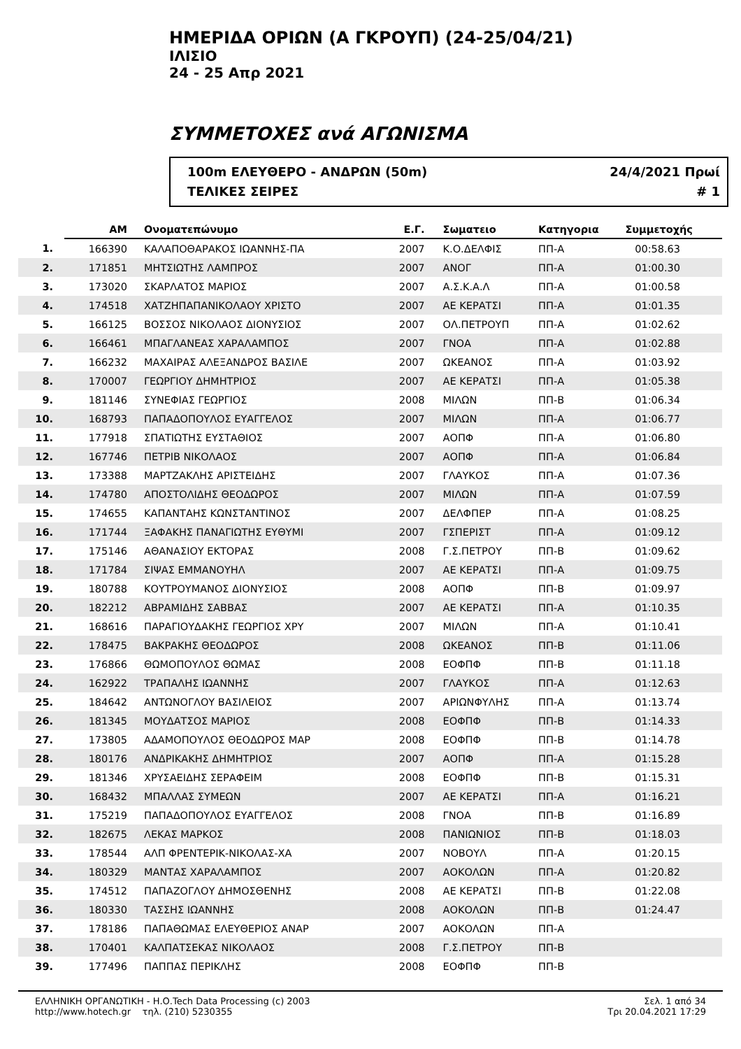ΗΜΕΡΙΔΑ ΟΡΙΩΝ (Α ΓΚΡΟΥΠ) (24-25/04/21)
ΙΛΙΣΙΟ
24 - 25 Απρ 2021
ΣΥΜΜΕΤΟΧΕΣ ανά ΑΓΩΝΙΣΜΑ
100m ΕΛΕΥΘΕΡΟ - ΑΝΔΡΩΝ (50m)
ΤΕΛΙΚΕΣ ΣΕΙΡΕΣ
24/4/2021 Πρωί
# 1
| | ΑΜ | Ονοματεπώνυμο | Ε.Γ. | Σωματειο | Κατηγορια | Συμμετοχής | |
| --- | --- | --- | --- | --- | --- | --- | --- |
| 1. | 166390 | ΚΑΛΑΠΟΘΑΡΑΚΟΣ ΙΩΑΝΝΗΣ-ΠΑ | 2007 | Κ.Ο.ΔΕΛΦΙΣ | ΠΠ-Α | 00:58.63 | |
| 2. | 171851 | ΜΗΤΣΙΩΤΗΣ ΛΑΜΠΡΟΣ | 2007 | ΑΝΟΓ | ΠΠ-Α | 01:00.30 | |
| 3. | 173020 | ΣΚΑΡΛΑΤΟΣ ΜΑΡΙΟΣ | 2007 | Α.Σ.Κ.Α.Λ | ΠΠ-Α | 01:00.58 | |
| 4. | 174518 | ΧΑΤΖΗΠΑΠΑΝΙΚΟΛΑΟΥ ΧΡΙΣΤΟ | 2007 | ΑΕ ΚΕΡΑΤΣΙ | ΠΠ-Α | 01:01.35 | |
| 5. | 166125 | ΒΟΣΣΟΣ ΝΙΚΟΛΑΟΣ ΔΙΟΝΥΣΙΟΣ | 2007 | ΟΛ.ΠΕΤΡΟΥΠ | ΠΠ-Α | 01:02.62 | |
| 6. | 166461 | ΜΠΑΓΛΑΝΕΑΣ ΧΑΡΑΛΑΜΠΟΣ | 2007 | ΓΝΟΑ | ΠΠ-Α | 01:02.88 | |
| 7. | 166232 | ΜΑΧΑΙΡΑΣ ΑΛΕΞΑΝΔΡΟΣ ΒΑΣΙΛΕ | 2007 | ΩΚΕΑΝΟΣ | ΠΠ-Α | 01:03.92 | |
| 8. | 170007 | ΓΕΩΡΓΙΟΥ ΔΗΜΗΤΡΙΟΣ | 2007 | ΑΕ ΚΕΡΑΤΣΙ | ΠΠ-Α | 01:05.38 | |
| 9. | 181146 | ΣΥΝΕΦΙΑΣ ΓΕΩΡΓΙΟΣ | 2008 | ΜΙΛΩΝ | ΠΠ-Β | 01:06.34 | |
| 10. | 168793 | ΠΑΠΑΔΟΠΟΥΛΟΣ ΕΥΑΓΓΕΛΟΣ | 2007 | ΜΙΛΩΝ | ΠΠ-Α | 01:06.77 | |
| 11. | 177918 | ΣΠΑΤΙΩΤΗΣ ΕΥΣΤΑΘΙΟΣ | 2007 | ΑΟΠΦ | ΠΠ-Α | 01:06.80 | |
| 12. | 167746 | ΠΕΤΡΙΒ ΝΙΚΟΛΑΟΣ | 2007 | ΑΟΠΦ | ΠΠ-Α | 01:06.84 | |
| 13. | 173388 | ΜΑΡΤΖΑΚΛΗΣ ΑΡΙΣΤΕΙΔΗΣ | 2007 | ΓΛΑΥΚΟΣ | ΠΠ-Α | 01:07.36 | |
| 14. | 174780 | ΑΠΟΣΤΟΛΙΔΗΣ ΘΕΟΔΩΡΟΣ | 2007 | ΜΙΛΩΝ | ΠΠ-Α | 01:07.59 | |
| 15. | 174655 | ΚΑΠΑΝΤΑΗΣ ΚΩΝΣΤΑΝΤΙΝΟΣ | 2007 | ΔΕΛΦΠΕΡ | ΠΠ-Α | 01:08.25 | |
| 16. | 171744 | ΞΑΦΑΚΗΣ ΠΑΝΑΓΙΩΤΗΣ ΕΥΘΥΜΙ | 2007 | ΓΣΠΕΡΙΣΤ | ΠΠ-Α | 01:09.12 | |
| 17. | 175146 | ΑΘΑΝΑΣΙΟΥ ΕΚΤΟΡΑΣ | 2008 | Γ.Σ.ΠΕΤΡΟΥ | ΠΠ-Β | 01:09.62 | |
| 18. | 171784 | ΣΙΨΑΣ ΕΜΜΑΝΟΥΗΛ | 2007 | ΑΕ ΚΕΡΑΤΣΙ | ΠΠ-Α | 01:09.75 | |
| 19. | 180788 | ΚΟΥΤΡΟΥΜΑΝΟΣ ΔΙΟΝΥΣΙΟΣ | 2008 | ΑΟΠΦ | ΠΠ-Β | 01:09.97 | |
| 20. | 182212 | ΑΒΡΑΜΙΔΗΣ ΣΑΒΒΑΣ | 2007 | ΑΕ ΚΕΡΑΤΣΙ | ΠΠ-Α | 01:10.35 | |
| 21. | 168616 | ΠΑΡΑΓΙΟΥΔΑΚΗΣ ΓΕΩΡΓΙΟΣ ΧΡΥ | 2007 | ΜΙΛΩΝ | ΠΠ-Α | 01:10.41 | |
| 22. | 178475 | ΒΑΚΡΑΚΗΣ ΘΕΟΔΩΡΟΣ | 2008 | ΩΚΕΑΝΟΣ | ΠΠ-Β | 01:11.06 | |
| 23. | 176866 | ΘΩΜΟΠΟΥΛΟΣ ΘΩΜΑΣ | 2008 | ΕΟΦΠΦ | ΠΠ-Β | 01:11.18 | |
| 24. | 162922 | ΤΡΑΠΑΛΗΣ ΙΩΑΝΝΗΣ | 2007 | ΓΛΑΥΚΟΣ | ΠΠ-Α | 01:12.63 | |
| 25. | 184642 | ΑΝΤΩΝΟΓΛΟΥ ΒΑΣΙΛΕΙΟΣ | 2007 | ΑΡΙΩΝΦΥΛΗΣ | ΠΠ-Α | 01:13.74 | |
| 26. | 181345 | ΜΟΥΔΑΤΣΟΣ ΜΑΡΙΟΣ | 2008 | ΕΟΦΠΦ | ΠΠ-Β | 01:14.33 | |
| 27. | 173805 | ΑΔΑΜΟΠΟΥΛΟΣ ΘΕΟΔΩΡΟΣ ΜΑΡ | 2008 | ΕΟΦΠΦ | ΠΠ-Β | 01:14.78 | |
| 28. | 180176 | ΑΝΔΡΙΚΑΚΗΣ ΔΗΜΗΤΡΙΟΣ | 2007 | ΑΟΠΦ | ΠΠ-Α | 01:15.28 | |
| 29. | 181346 | ΧΡΥΣΑΕΙΔΗΣ ΣΕΡΑΦΕΙΜ | 2008 | ΕΟΦΠΦ | ΠΠ-Β | 01:15.31 | |
| 30. | 168432 | ΜΠΑΛΛΑΣ ΣΥΜΕΩΝ | 2007 | ΑΕ ΚΕΡΑΤΣΙ | ΠΠ-Α | 01:16.21 | |
| 31. | 175219 | ΠΑΠΑΔΟΠΟΥΛΟΣ ΕΥΑΓΓΕΛΟΣ | 2008 | ΓΝΟΑ | ΠΠ-Β | 01:16.89 | |
| 32. | 182675 | ΛΕΚΑΣ ΜΑΡΚΟΣ | 2008 | ΠΑΝΙΩΝΙΟΣ | ΠΠ-Β | 01:18.03 | |
| 33. | 178544 | ΑΛΠ ΦΡΕΝΤΕΡΙΚ-ΝΙΚΟΛΑΣ-ΧΑ | 2007 | ΝΟΒΟΥΛ | ΠΠ-Α | 01:20.15 | |
| 34. | 180329 | ΜΑΝΤΑΣ ΧΑΡΑΛΑΜΠΟΣ | 2007 | ΑΟΚΟΛΩΝ | ΠΠ-Α | 01:20.82 | |
| 35. | 174512 | ΠΑΠΑΖΟΓΛΟΥ ΔΗΜΟΣΘΕΝΗΣ | 2008 | ΑΕ ΚΕΡΑΤΣΙ | ΠΠ-Β | 01:22.08 | |
| 36. | 180330 | ΤΑΣΣΗΣ ΙΩΑΝΝΗΣ | 2008 | ΑΟΚΟΛΩΝ | ΠΠ-Β | 01:24.47 | |
| 37. | 178186 | ΠΑΠΑΘΩΜΑΣ ΕΛΕΥΘΕΡΙΟΣ ΑΝΑΡ | 2007 | ΑΟΚΟΛΩΝ | ΠΠ-Α | | |
| 38. | 170401 | ΚΑΛΠΑΤΣΕΚΑΣ ΝΙΚΟΛΑΟΣ | 2008 | Γ.Σ.ΠΕΤΡΟΥ | ΠΠ-Β | | |
| 39. | 177496 | ΠΑΠΠΑΣ ΠΕΡΙΚΛΗΣ | 2008 | ΕΟΦΠΦ | ΠΠ-Β | | |
ΕΛΛΗΝΙΚΗ ΟΡΓΑΝΩΤΙΚΗ - Η.Ο.Tech Data Processing (c) 2003
http://www.hotech.gr τηλ. (210) 5230355
Σελ. 1 από 34
Τρι 20.04.2021 17:29